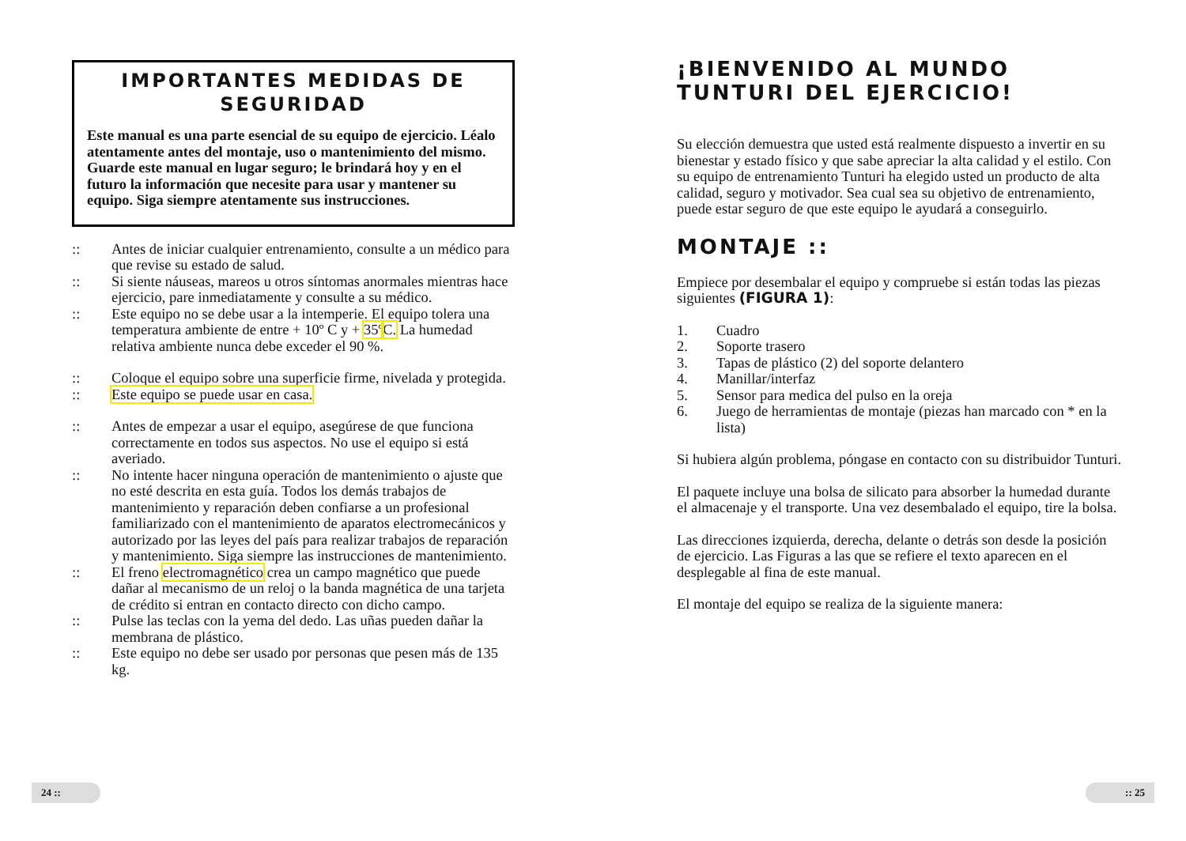IMPORTANTES MEDIDAS DE SEGURIDAD
Este manual es una parte esencial de su equipo de ejercicio. Léalo atentamente antes del montaje, uso o mantenimiento del mismo. Guarde este manual en lugar seguro; le brindará hoy y en el futuro la información que necesite para usar y mantener su equipo. Siga siempre atentamente sus instrucciones.
:: Antes de iniciar cualquier entrenamiento, consulte a un médico para que revise su estado de salud.
:: Si siente náuseas, mareos u otros síntomas anormales mientras hace ejercicio, pare inmediatamente y consulte a su médico.
:: Este equipo no se debe usar a la intemperie. El equipo tolera una temperatura ambiente de entre + 10º C y + 35º C. La humedad relativa ambiente nunca debe exceder el 90 %.
:: Coloque el equipo sobre una superficie firme, nivelada y protegida.
:: Este equipo se puede usar en casa.
:: Antes de empezar a usar el equipo, asegúrese de que funciona correctamente en todos sus aspectos. No use el equipo si está averiado.
:: No intente hacer ninguna operación de mantenimiento o ajuste que no esté descrita en esta guía. Todos los demás trabajos de mantenimiento y reparación deben confiarse a un profesional familiarizado con el mantenimiento de aparatos electromecánicos y autorizado por las leyes del país para realizar trabajos de reparación y mantenimiento. Siga siempre las instrucciones de mantenimiento.
:: El freno electromagnético crea un campo magnético que puede dañar al mecanismo de un reloj o la banda magnética de una tarjeta de crédito si entran en contacto directo con dicho campo.
:: Pulse las teclas con la yema del dedo. Las uñas pueden dañar la membrana de plástico.
:: Este equipo no debe ser usado por personas que pesen más de 135 kg.
¡BIENVENIDO AL MUNDO TUNTURI DEL EJERCICIO!
Su elección demuestra que usted está realmente dispuesto a invertir en su bienestar y estado físico y que sabe apreciar la alta calidad y el estilo. Con su equipo de entrenamiento Tunturi ha elegido usted un producto de alta calidad, seguro y motivador. Sea cual sea su objetivo de entrenamiento, puede estar seguro de que este equipo le ayudará a conseguirlo.
MONTAJE ::
Empiece por desembalar el equipo y compruebe si están todas las piezas siguientes (FIGURA 1):
1. Cuadro
2. Soporte trasero
3. Tapas de plástico (2) del soporte delantero
4. Manillar/interfaz
5. Sensor para medica del pulso en la oreja
6. Juego de herramientas de montaje (piezas han marcado con * en la lista)
Si hubiera algún problema, póngase en contacto con su distribuidor Tunturi.
El paquete incluye una bolsa de silicato para absorber la humedad durante el almacenaje y el transporte. Una vez desembalado el equipo, tire la bolsa.
Las direcciones izquierda, derecha, delante o detrás son desde la posición de ejercicio. Las Figuras a las que se refiere el texto aparecen en el desplegable al fina de este manual.
El montaje del equipo se realiza de la siguiente manera:
24 :: :: 25